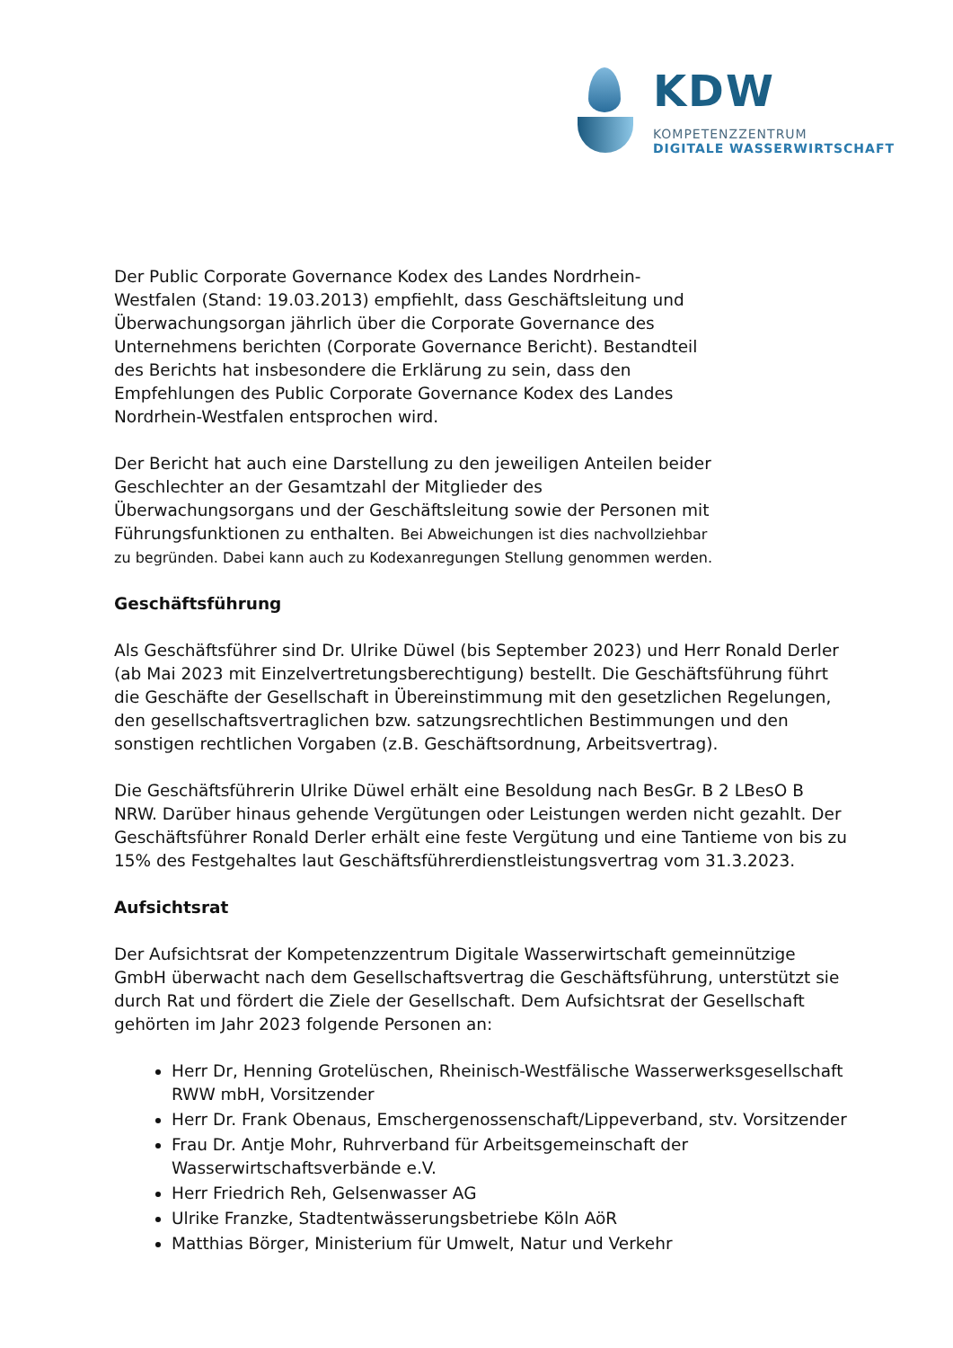KDW
KOMPETENZZENTRUM
DIGITALE WASSERWIRTSCHAFT
Der Public Corporate Governance Kodex des Landes Nordrhein-Westfalen (Stand: 19.03.2013) empfiehlt, dass Geschäftsleitung und Überwachungsorgan jährlich über die Corporate Governance des Unternehmens berichten (Corporate Governance Bericht). Bestandteil des Berichts hat insbesondere die Erklärung zu sein, dass den Empfehlungen des Public Corporate Governance Kodex des Landes Nordrhein-Westfalen entsprochen wird.
Der Bericht hat auch eine Darstellung zu den jeweiligen Anteilen beider Geschlechter an der Gesamtzahl der Mitglieder des Überwachungsorgans und der Geschäftsleitung sowie der Personen mit Führungsfunktionen zu enthalten. Bei Abweichungen ist dies nachvollziehbar zu begründen. Dabei kann auch zu Kodexanregungen Stellung genommen werden.
Geschäftsführung
Als Geschäftsführer sind Dr. Ulrike Düwel (bis September 2023) und Herr Ronald Derler (ab Mai 2023 mit Einzelvertretungsberechtigung) bestellt. Die Geschäftsführung führt die Geschäfte der Gesellschaft in Übereinstimmung mit den gesetzlichen Regelungen, den gesellschaftsvertraglichen bzw. satzungsrechtlichen Bestimmungen und den sonstigen rechtlichen Vorgaben (z.B. Geschäftsordnung, Arbeitsvertrag).
Die Geschäftsführerin Ulrike Düwel erhält eine Besoldung nach BesGr. B 2 LBesO B NRW. Darüber hinaus gehende Vergütungen oder Leistungen werden nicht gezahlt. Der Geschäftsführer Ronald Derler erhält eine feste Vergütung und eine Tantieme von bis zu 15% des Festgehaltes laut Geschäftsführerdienstleistungsvertrag vom 31.3.2023.
Aufsichtsrat
Der Aufsichtsrat der Kompetenzzentrum Digitale Wasserwirtschaft gemeinnützige GmbH überwacht nach dem Gesellschaftsvertrag die Geschäftsführung, unterstützt sie durch Rat und fördert die Ziele der Gesellschaft. Dem Aufsichtsrat der Gesellschaft gehörten im Jahr 2023 folgende Personen an:
Herr Dr, Henning Grotelüschen, Rheinisch-Westfälische Wasserwerksgesellschaft RWW mbH, Vorsitzender
Herr Dr. Frank Obenaus, Emschergenossenschaft/Lippeverband, stv. Vorsitzender
Frau Dr. Antje Mohr, Ruhrverband für Arbeitsgemeinschaft der Wasserwirtschaftsverbände e.V.
Herr Friedrich Reh, Gelsenwasser AG
Ulrike Franzke, Stadtentwässerungsbetriebe Köln AöR
Matthias Börger, Ministerium für Umwelt, Natur und Verkehr